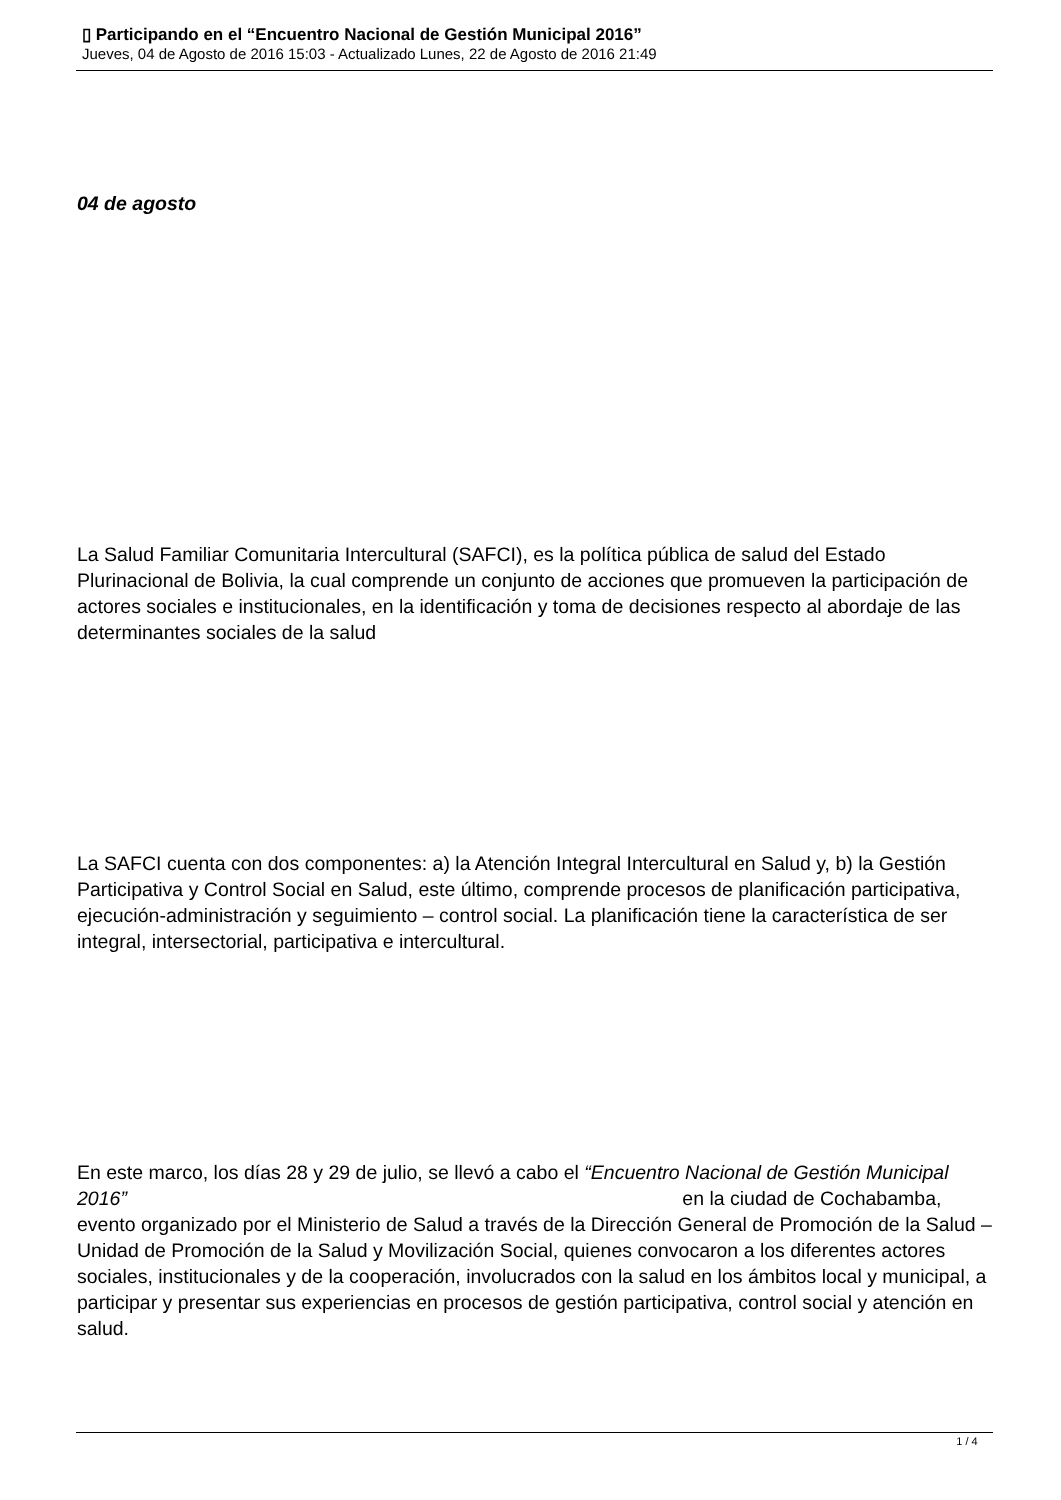▯ Participando en el “Encuentro Nacional de Gestión Municipal 2016”
Jueves, 04 de Agosto de 2016 15:03 - Actualizado Lunes, 22 de Agosto de 2016 21:49
04 de agosto
La Salud Familiar Comunitaria Intercultural (SAFCI), es la política pública de salud del Estado Plurinacional de Bolivia, la cual comprende un conjunto de acciones que promueven la participación de actores sociales e institucionales, en la identificación y toma de decisiones respecto al abordaje de las determinantes sociales de la salud
La SAFCI cuenta con dos componentes: a) la Atención Integral Intercultural en Salud y, b) la Gestión Participativa y Control Social en Salud, este último, comprende procesos de planificación participativa, ejecución-administración y seguimiento – control social. La planificación tiene la característica de ser integral, intersectorial, participativa e intercultural.
En este marco, los días 28 y 29 de julio, se llevó a cabo el “Encuentro Nacional de Gestión Municipal 2016” en la ciudad de Cochabamba, evento organizado por el Ministerio de Salud a través de la Dirección General de Promoción de la Salud – Unidad de Promoción de la Salud y Movilización Social, quienes convocaron a los diferentes actores sociales, institucionales y de la cooperación, involucrados con la salud en los ámbitos local y municipal, a participar y presentar sus experiencias en procesos de gestión participativa, control social y atención en salud.
1 / 4